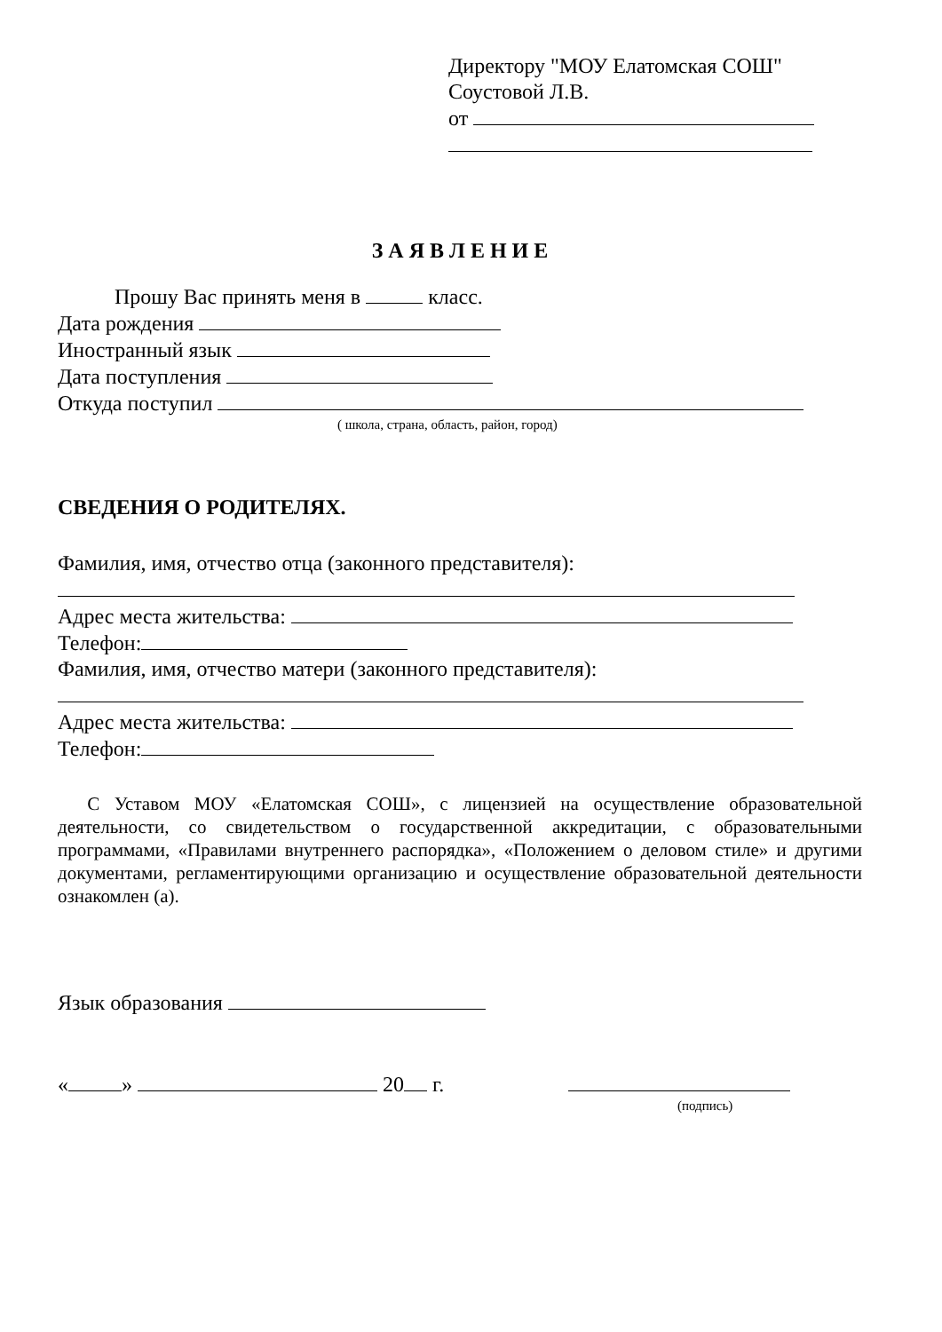Директору "МОУ Елатомская СОШ"
Соустовой Л.В.
от
З А Я В Л Е Н И Е
Прошу Вас принять меня в класс.
Дата рождения
Иностранный язык
Дата поступления
Откуда поступил
( школа, страна, область, район, город)
СВЕДЕНИЯ О РОДИТЕЛЯХ.
Фамилия, имя, отчество отца (законного представителя):
Адрес места жительства:
Телефон:
Фамилия, имя, отчество матери (законного представителя):
Адрес места жительства:
Телефон:
С Уставом МОУ «Елатомская СОШ», с лицензией на осуществление образовательной деятельности, со свидетельством о государственной аккредитации, с образовательными программами, «Правилами внутреннего распорядка», «Положением о деловом стиле» и другими документами, регламентирующими организацию и осуществление образовательной деятельности ознакомлен (а).
Язык образования
« » 20 г.
(подпись)